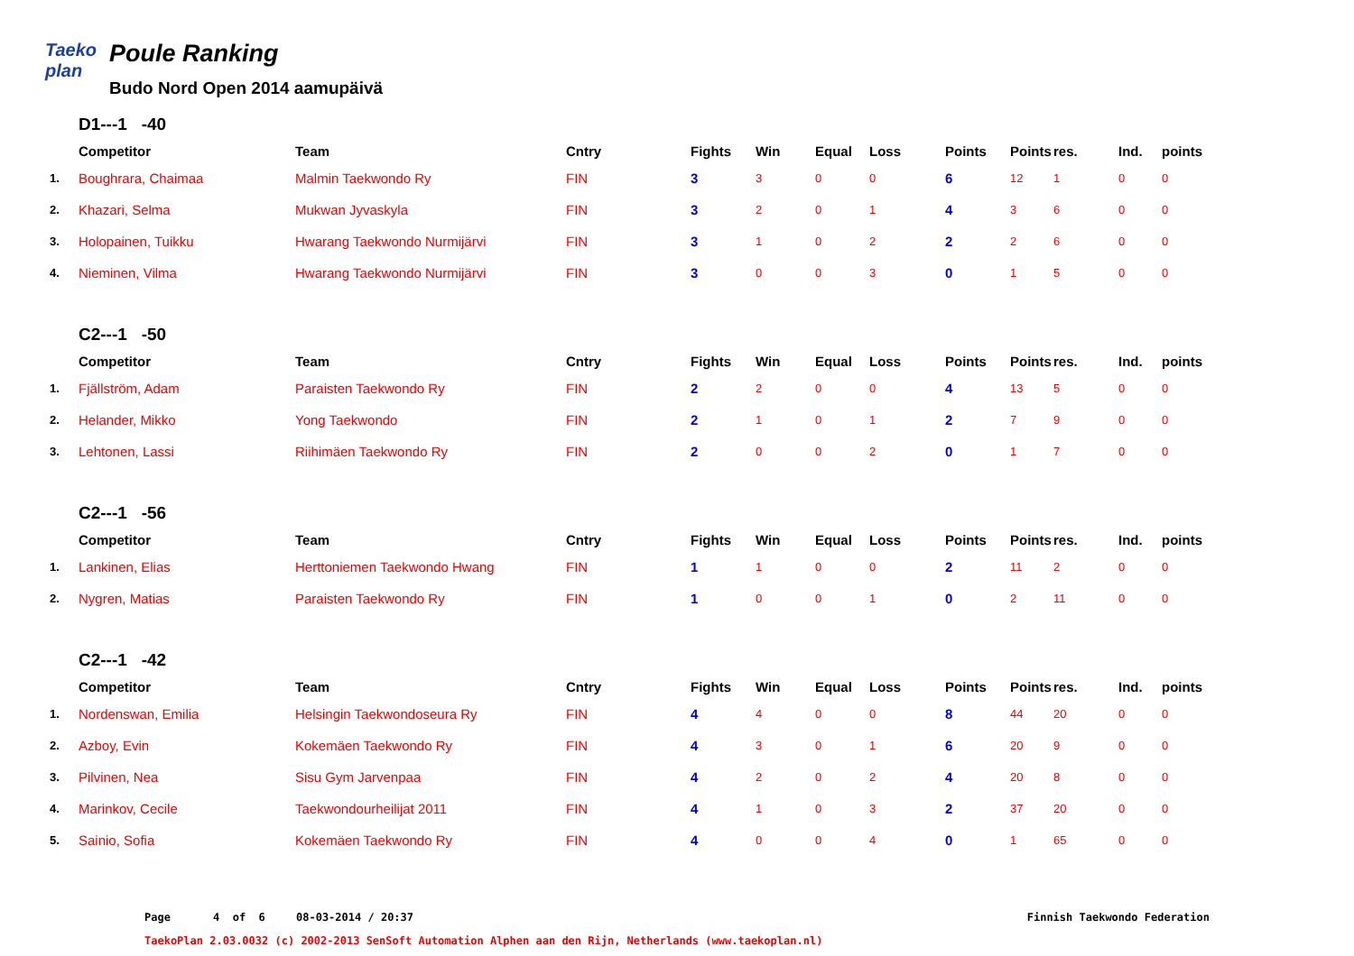Taeko
plan
Poule Ranking
Budo Nord Open 2014 aamupäivä
D1---1 -40
| | Competitor | Team | Cntry | Fights | Win | Equal | Loss | Points | Points | res. | Ind. | points |
| --- | --- | --- | --- | --- | --- | --- | --- | --- | --- | --- | --- | --- |
| 1. | Boughrara, Chaimaa | Malmin Taekwondo Ry | FIN | 3 | 3 | 0 | 0 | 6 | 12 | 1 | 0 | 0 |
| 2. | Khazari, Selma | Mukwan Jyvaskyla | FIN | 3 | 2 | 0 | 1 | 4 | 3 | 6 | 0 | 0 |
| 3. | Holopainen, Tuikku | Hwarang Taekwondo Nurmijärvi | FIN | 3 | 1 | 0 | 2 | 2 | 2 | 6 | 0 | 0 |
| 4. | Nieminen, Vilma | Hwarang Taekwondo Nurmijärvi | FIN | 3 | 0 | 0 | 3 | 0 | 1 | 5 | 0 | 0 |
C2---1 -50
| | Competitor | Team | Cntry | Fights | Win | Equal | Loss | Points | Points | res. | Ind. | points |
| --- | --- | --- | --- | --- | --- | --- | --- | --- | --- | --- | --- | --- |
| 1. | Fjällström, Adam | Paraisten Taekwondo Ry | FIN | 2 | 2 | 0 | 0 | 4 | 13 | 5 | 0 | 0 |
| 2. | Helander, Mikko | Yong Taekwondo | FIN | 2 | 1 | 0 | 1 | 2 | 7 | 9 | 0 | 0 |
| 3. | Lehtonen, Lassi | Riihimäen Taekwondo Ry | FIN | 2 | 0 | 0 | 2 | 0 | 1 | 7 | 0 | 0 |
C2---1 -56
| | Competitor | Team | Cntry | Fights | Win | Equal | Loss | Points | Points | res. | Ind. | points |
| --- | --- | --- | --- | --- | --- | --- | --- | --- | --- | --- | --- | --- |
| 1. | Lankinen, Elias | Herttoniemen Taekwondo Hwang | FIN | 1 | 1 | 0 | 0 | 2 | 11 | 2 | 0 | 0 |
| 2. | Nygren, Matias | Paraisten Taekwondo Ry | FIN | 1 | 0 | 0 | 1 | 0 | 2 | 11 | 0 | 0 |
C2---1 -42
| | Competitor | Team | Cntry | Fights | Win | Equal | Loss | Points | Points | res. | Ind. | points |
| --- | --- | --- | --- | --- | --- | --- | --- | --- | --- | --- | --- | --- |
| 1. | Nordenswan, Emilia | Helsingin Taekwondoseura Ry | FIN | 4 | 4 | 0 | 0 | 8 | 44 | 20 | 0 | 0 |
| 2. | Azboy, Evin | Kokemäen Taekwondo Ry | FIN | 4 | 3 | 0 | 1 | 6 | 20 | 9 | 0 | 0 |
| 3. | Pilvinen, Nea | Sisu Gym Jarvenpaa | FIN | 4 | 2 | 0 | 2 | 4 | 20 | 8 | 0 | 0 |
| 4. | Marinkov, Cecile | Taekwondourheilijat 2011 | FIN | 4 | 1 | 0 | 3 | 2 | 37 | 20 | 0 | 0 |
| 5. | Sainio, Sofia | Kokemäen Taekwondo Ry | FIN | 4 | 0 | 0 | 4 | 0 | 1 | 65 | 0 | 0 |
Page 4 of 6 08-03-2014 / 20:37 Finnish Taekwondo Federation
TaekoPlan 2.03.0032 (c) 2002-2013 SenSoft Automation Alphen aan den Rijn, Netherlands (www.taekoplan.nl)